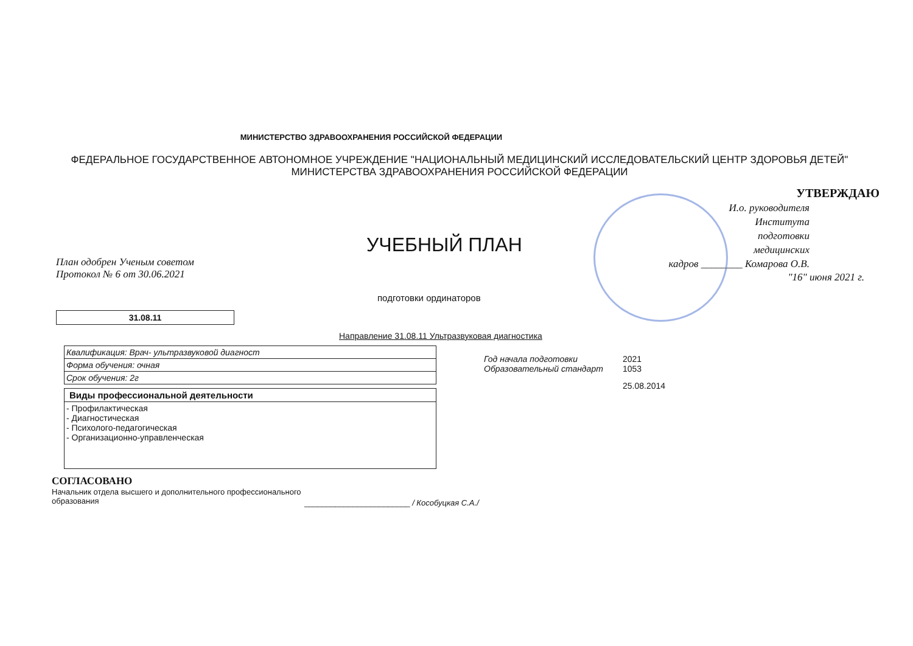МИНИСТЕРСТВО ЗДРАВООХРАНЕНИЯ РОССИЙСКОЙ ФЕДЕРАЦИИ
ФЕДЕРАЛЬНОЕ ГОСУДАРСТВЕННОЕ АВТОНОМНОЕ УЧРЕЖДЕНИЕ "НАЦИОНАЛЬНЫЙ МЕДИЦИНСКИЙ ИССЛЕДОВАТЕЛЬСКИЙ ЦЕНТР ЗДОРОВЬЯ ДЕТЕЙ" МИНИСТЕРСТВА ЗДРАВООХРАНЕНИЯ РОССИЙСКОЙ ФЕДЕРАЦИИ
УЧЕБНЫЙ ПЛАН
План одобрен Ученым советом
Протокол № 6 от 30.06.2021
подготовки ординаторов
31.08.11
Направление 31.08.11 Ультразвуковая диагностика
УТВЕРЖДАЮ
И.о. руководителя
Института
подготовки
медицинских
кадров ________ Комарова О.В.
"16" июня 2021 г.
| Квалификация: Врач- ультразвуковой диагност |
| Форма обучения: очная |
| Срок обучения: 2г |
| Виды профессиональной деятельности |
| - Профилактическая - Диагностическая - Психолого-педагогическая - Организационно-управленческая |
Год начала подготовки 2021
Образовательный стандарт 1053
25.08.2014
СОГЛАСОВАНО
Начальник отдела высшего и дополнительного профессионального образования
________________________ / Кособуцкая С.А./